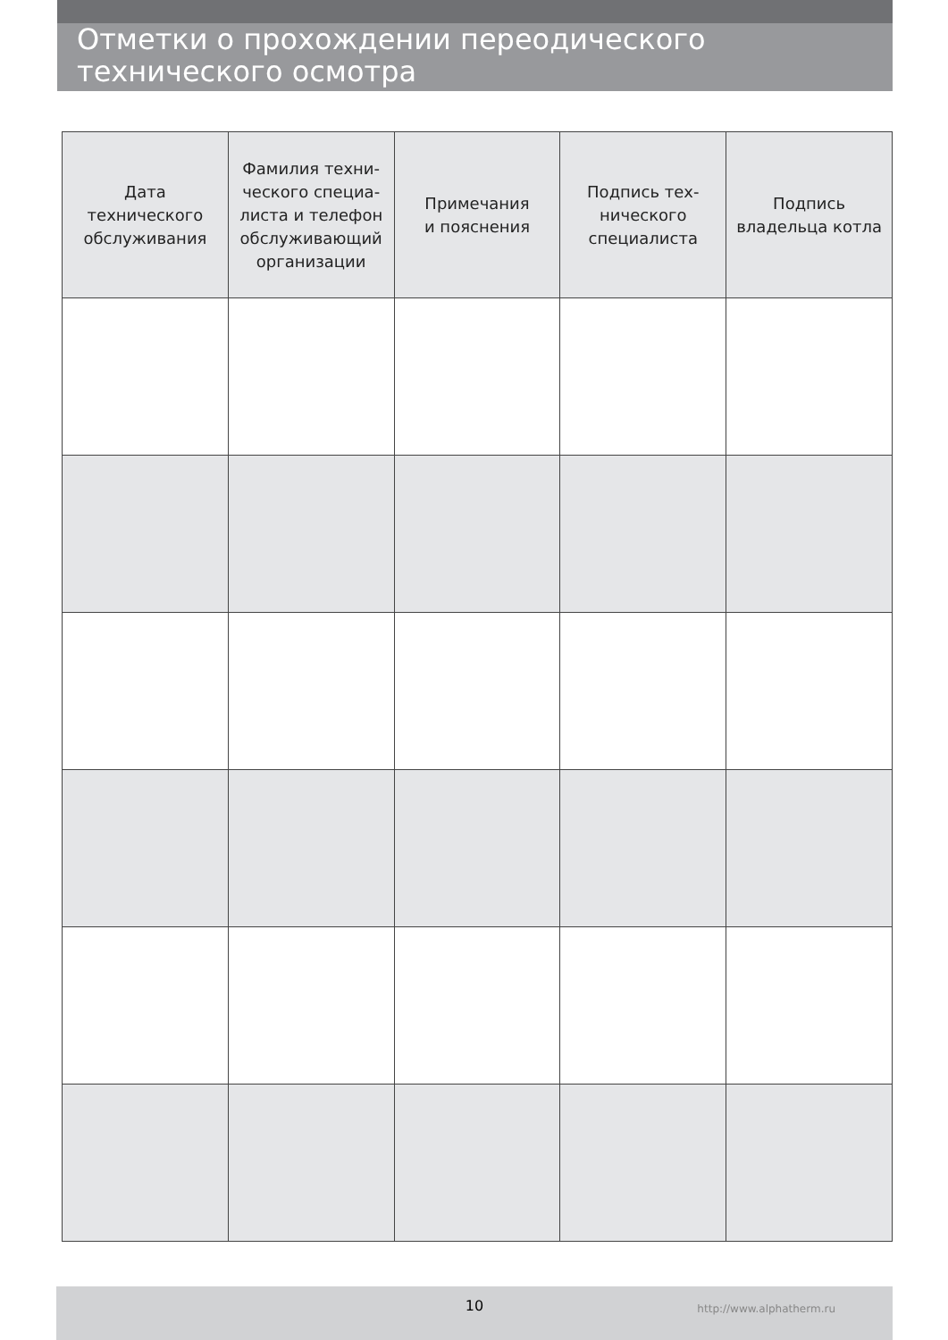Отметки о прохождении переодического технического осмотра
| Дата технического обслуживания | Фамилия техни- ческого специа- листа и телефон обслуживающий организации | Примечания и пояснения | Подпись тех- нического специалиста | Подпись владельца котла |
| --- | --- | --- | --- | --- |
10
http://www.alphatherm.ru